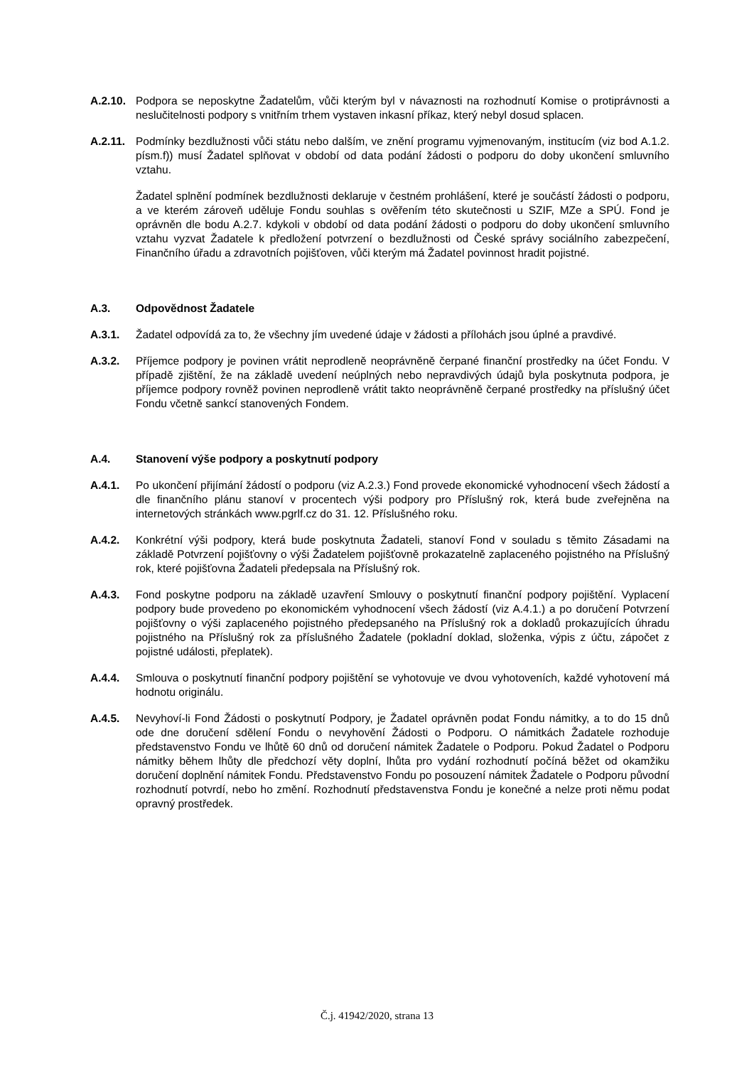A.2.10.
Podpora se neposkytne Žadatelům, vůči kterým byl v návaznosti na rozhodnutí Komise o protiprávnosti a neslučitelnosti podpory s vnitřním trhem vystaven inkasní příkaz, který nebyl dosud splacen.
A.2.11.
Podmínky bezdlužnosti vůči státu nebo dalším, ve znění programu vyjmenovaným, institucím (viz bod A.1.2. písm.f)) musí Žadatel splňovat v období od data podání žádosti o podporu do doby ukončení smluvního vztahu.
Žadatel splnění podmínek bezdlužnosti deklaruje v čestném prohlášení, které je součástí žádosti o podporu, a ve kterém zároveň uděluje Fondu souhlas s ověřením této skutečnosti u SZIF, MZe a SPÚ. Fond je oprávněn dle bodu A.2.7. kdykoli v období od data podání žádosti o podporu do doby ukončení smluvního vztahu vyzvat Žadatele k předložení potvrzení o bezdlužnosti od České správy sociálního zabezpečení, Finančního úřadu a zdravotních pojišťoven, vůči kterým má Žadatel povinnost hradit pojistné.
A.3. Odpovědnost Žadatele
A.3.1. Žadatel odpovídá za to, že všechny jím uvedené údaje v žádosti a přílohách jsou úplné a pravdivé.
A.3.2. Příjemce podpory je povinen vrátit neprodleně neoprávněně čerpané finanční prostředky na účet Fondu. V případě zjištění, že na základě uvedení neúplných nebo nepravdivých údajů byla poskytnuta podpora, je příjemce podpory rovněž povinen neprodleně vrátit takto neoprávněně čerpané prostředky na příslušný účet Fondu včetně sankcí stanovených Fondem.
A.4. Stanovení výše podpory a poskytnutí podpory
A.4.1. Po ukončení přijímání žádostí o podporu (viz A.2.3.) Fond provede ekonomické vyhodnocení všech žádostí a dle finančního plánu stanoví v procentech výši podpory pro Příslušný rok, která bude zveřejněna na internetových stránkách www.pgrlf.cz do 31. 12. Příslušného roku.
A.4.2. Konkrétní výši podpory, která bude poskytnuta Žadateli, stanoví Fond v souladu s těmito Zásadami na základě Potvrzení pojišťovny o výši Žadatelem pojišťovně prokazatelně zaplaceného pojistného na Příslušný rok, které pojišťovna Žadateli předepsala na Příslušný rok.
A.4.3. Fond poskytne podporu na základě uzavření Smlouvy o poskytnutí finanční podpory pojištění. Vyplacení podpory bude provedeno po ekonomickém vyhodnocení všech žádostí (viz A.4.1.) a po doručení Potvrzení pojišťovny o výši zaplaceného pojistného předepsaného na Příslušný rok a dokladů prokazujících úhradu pojistného na Příslušný rok za příslušného Žadatele (pokladní doklad, složenka, výpis z účtu, zápočet z pojistné události, přeplatek).
A.4.4. Smlouva o poskytnutí finanční podpory pojištění se vyhotovuje ve dvou vyhotoveních, každé vyhotovení má hodnotu originálu.
A.4.5. Nevyhoví-li Fond Žádosti o poskytnutí Podpory, je Žadatel oprávněn podat Fondu námitky, a to do 15 dnů ode dne doručení sdělení Fondu o nevyhovění Žádosti o Podporu. O námitkách Žadatele rozhoduje představenstvo Fondu ve lhůtě 60 dnů od doručení námitek Žadatele o Podporu. Pokud Žadatel o Podporu námitky během lhůty dle předchozí věty doplní, lhůta pro vydání rozhodnutí počíná běžet od okamžiku doručení doplnění námitek Fondu. Představenstvo Fondu po posouzení námitek Žadatele o Podporu původní rozhodnutí potvrdí, nebo ho změní. Rozhodnutí představenstva Fondu je konečné a nelze proti němu podat opravný prostředek.
Č.j. 41942/2020, strana 13